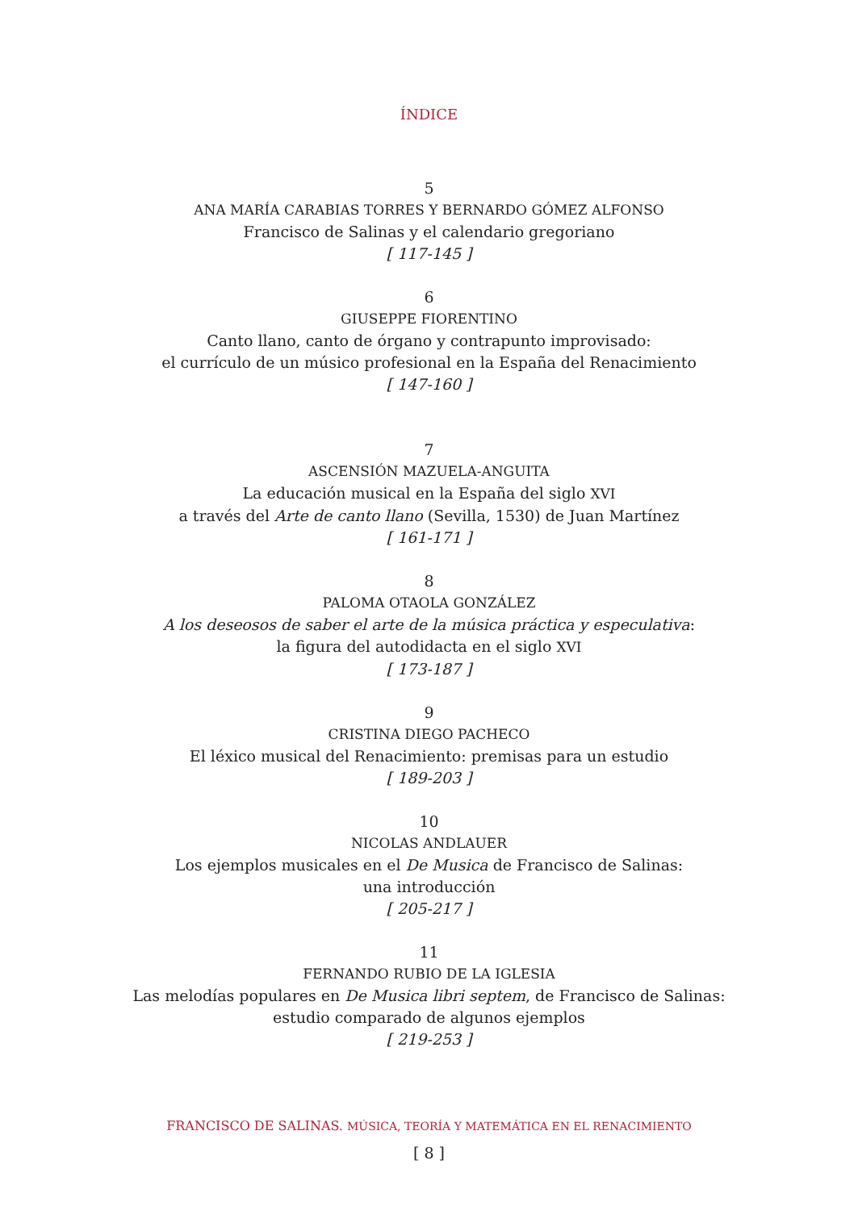ÍNDICE
5
ANA MARÍA CARABIAS TORRES Y BERNARDO GÓMEZ ALFONSO
Francisco de Salinas y el calendario gregoriano
[ 117-145 ]
6
GIUSEPPE FIORENTINO
Canto llano, canto de órgano y contrapunto improvisado:
el currículo de un músico profesional en la España del Renacimiento
[ 147-160 ]
7
ASCENSIÓN MAZUELA-ANGUITA
La educación musical en la España del siglo XVI
a través del Arte de canto llano (Sevilla, 1530) de Juan Martínez
[ 161-171 ]
8
PALOMA OTAOLA GONZÁLEZ
A los deseosos de saber el arte de la música práctica y especulativa:
la figura del autodidacta en el siglo XVI
[ 173-187 ]
9
CRISTINA DIEGO PACHECO
El léxico musical del Renacimiento: premisas para un estudio
[ 189-203 ]
10
NICOLAS ANDLAUER
Los ejemplos musicales en el De Musica de Francisco de Salinas:
una introducción
[ 205-217 ]
11
FERNANDO RUBIO DE LA IGLESIA
Las melodías populares en De Musica libri septem, de Francisco de Salinas:
estudio comparado de algunos ejemplos
[ 219-253 ]
FRANCISCO DE SALINAS. MÚSICA, TEORÍA Y MATEMÁTICA EN EL RENACIMIENTO
[ 8 ]